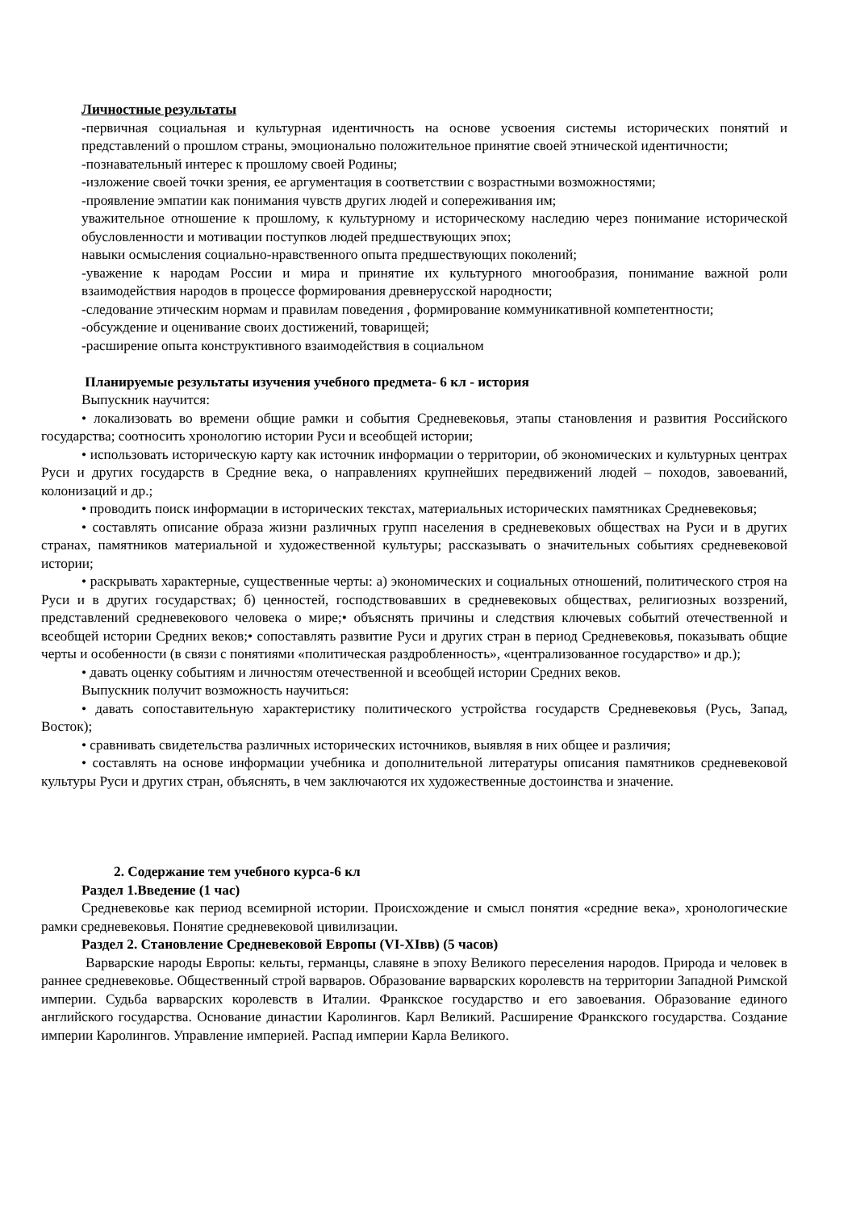Личностные результаты
-первичная социальная и культурная идентичность на основе усвоения системы исторических понятий и представлений о прошлом страны, эмоционально положительное принятие своей этнической идентичности;
-познавательный интерес к прошлому своей Родины;
-изложение своей точки зрения, ее аргументация в соответствии с возрастными возможностями;
-проявление эмпатии как понимания чувств других людей и сопереживания им;
уважительное отношение к прошлому, к культурному и историческому наследию через понимание исторической обусловленности и мотивации поступков людей предшествующих эпох;
навыки осмысления социально-нравственного опыта предшествующих поколений;
-уважение к народам России и мира и принятие их культурного многообразия, понимание важной роли взаимодействия народов в процессе формирования древнерусской народности;
-следование этическим нормам и правилам поведения , формирование коммуникативной компетентности;
-обсуждение и оценивание своих достижений, товарищей;
-расширение опыта конструктивного взаимодействия в социальном
Планируемые результаты изучения учебного предмета- 6 кл - история
Выпускник научится:
• локализовать во времени общие рамки и события Средневековья, этапы становления и развития Российского государства; соотносить хронологию истории Руси и всеобщей истории;
• использовать историческую карту как источник информации о территории, об экономических и культурных центрах Руси и других государств в Средние века, о направлениях крупнейших передвижений людей – походов, завоеваний, колонизаций и др.;
• проводить поиск информации в исторических текстах, материальных исторических памятниках Средневековья;
• составлять описание образа жизни различных групп населения в средневековых обществах на Руси и в других странах, памятников материальной и художественной культуры; рассказывать о значительных событиях средневековой истории;
• раскрывать характерные, существенные черты: а) экономических и социальных отношений, политического строя на Руси и в других государствах; б) ценностей, господствовавших в средневековых обществах, религиозных воззрений, представлений средневекового человека о мире;• объяснять причины и следствия ключевых событий отечественной и всеобщей истории Средних веков;• сопоставлять развитие Руси и других стран в период Средневековья, показывать общие черты и особенности (в связи с понятиями «политическая раздробленность», «централизованное государство» и др.);
• давать оценку событиям и личностям отечественной и всеобщей истории Средних веков.
Выпускник получит возможность научиться:
• давать сопоставительную характеристику политического устройства государств Средневековья (Русь, Запад, Восток);
• сравнивать свидетельства различных исторических источников, выявляя в них общее и различия;
• составлять на основе информации учебника и дополнительной литературы описания памятников средневековой культуры Руси и других стран, объяснять, в чем заключаются их художественные достоинства и значение.
2. Содержание тем учебного курса-6 кл
Раздел 1.Введение (1 час)
Средневековье как период всемирной истории. Происхождение и смысл понятия «средние века», хронологические рамки средневековья. Понятие средневековой цивилизации.
Раздел 2. Становление Средневековой Европы (VI-XIвв) (5 часов)
Варварские народы Европы: кельты, германцы, славяне в эпоху Великого переселения народов. Природа и человек в раннее средневековье. Общественный строй варваров. Образование варварских королевств на территории Западной Римской империи. Судьба варварских королевств в Италии. Франкское государство и его завоевания. Образование единого английского государства. Основание династии Каролингов. Карл Великий. Расширение Франкского государства. Создание империи Каролингов. Управление империей. Распад империи Карла Великого.